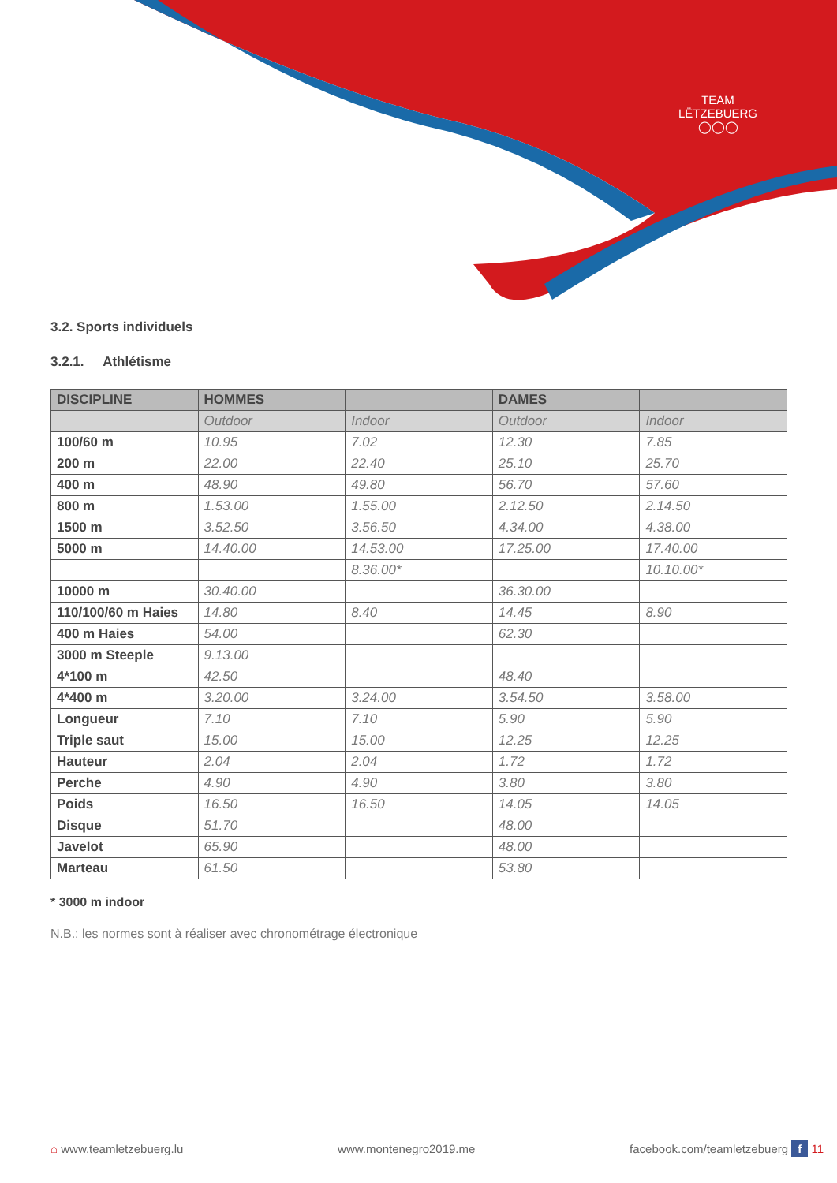TEAM LËTZEBUERG
◯◯◯
3.2. Sports individuels
3.2.1. Athlétisme
| DISCIPLINE | HOMMES | | DAMES | |
| --- | --- | --- | --- | --- |
| | Outdoor | Indoor | Outdoor | Indoor |
| 100/60 m | 10.95 | 7.02 | 12.30 | 7.85 |
| 200 m | 22.00 | 22.40 | 25.10 | 25.70 |
| 400 m | 48.90 | 49.80 | 56.70 | 57.60 |
| 800 m | 1.53.00 | 1.55.00 | 2.12.50 | 2.14.50 |
| 1500 m | 3.52.50 | 3.56.50 | 4.34.00 | 4.38.00 |
| 5000 m | 14.40.00 | 14.53.00 | 17.25.00 | 17.40.00 |
| | | 8.36.00* | | 10.10.00* |
| 10000 m | 30.40.00 | | 36.30.00 | |
| 110/100/60 m Haies | 14.80 | 8.40 | 14.45 | 8.90 |
| 400 m Haies | 54.00 | | 62.30 | |
| 3000 m Steeple | 9.13.00 | | | |
| 4*100 m | 42.50 | | 48.40 | |
| 4*400 m | 3.20.00 | 3.24.00 | 3.54.50 | 3.58.00 |
| Longueur | 7.10 | 7.10 | 5.90 | 5.90 |
| Triple saut | 15.00 | 15.00 | 12.25 | 12.25 |
| Hauteur | 2.04 | 2.04 | 1.72 | 1.72 |
| Perche | 4.90 | 4.90 | 3.80 | 3.80 |
| Poids | 16.50 | 16.50 | 14.05 | 14.05 |
| Disque | 51.70 | | 48.00 | |
| Javelot | 65.90 | | 48.00 | |
| Marteau | 61.50 | | 53.80 | |
* 3000 m indoor
N.B.: les normes sont à réaliser avec chronométrage électronique
⌂ www.teamletzebuerg.lu www.montenegro2019.me facebook.com/teamletzebuerg f 11